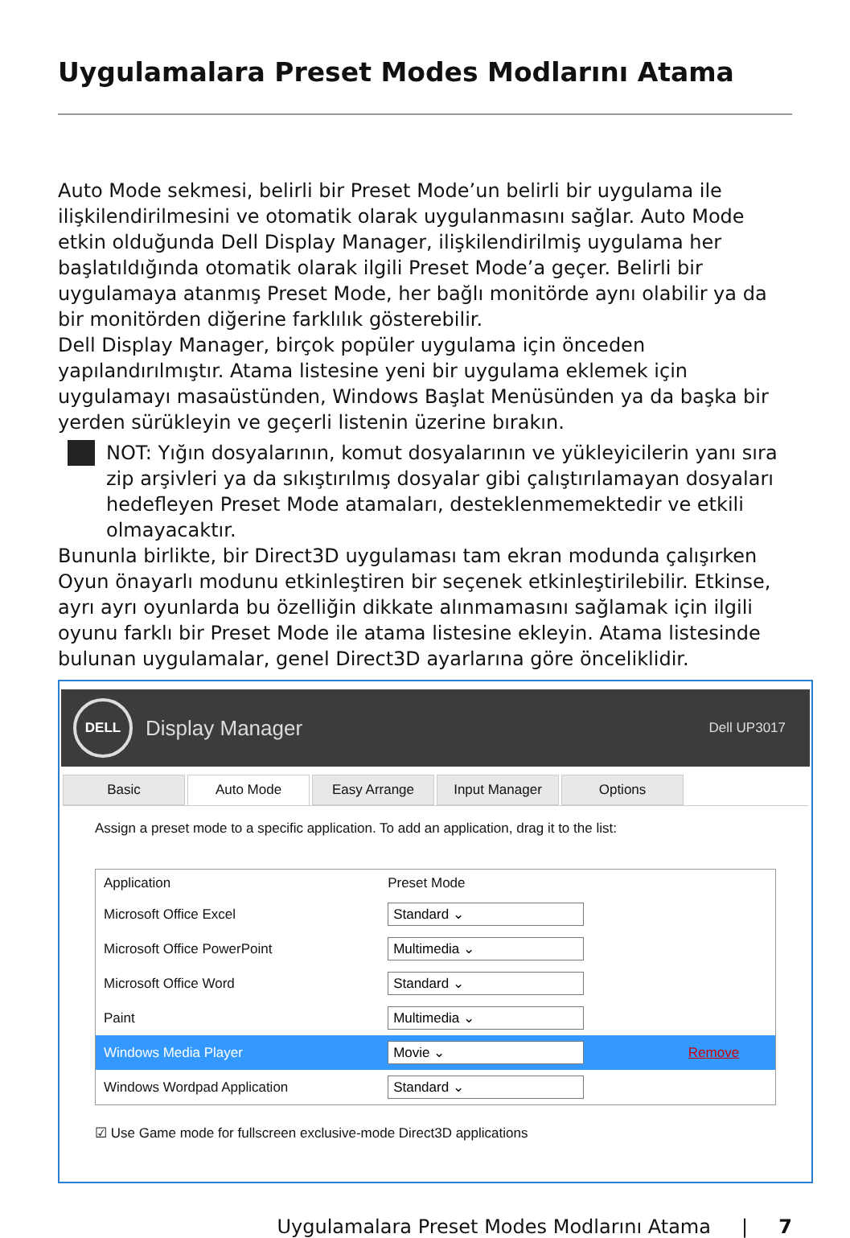Uygulamalara Preset Modes Modlarını Atama
Auto Mode sekmesi, belirli bir Preset Mode’un belirli bir uygulama ile ilişkilendirilmesini ve otomatik olarak uygulanmasını sağlar. Auto Mode etkin olduğunda Dell Display Manager, ilişkilendirilmiş uygulama her başlatıldığında otomatik olarak ilgili Preset Mode’a geçer. Belirli bir uygulamaya atanmış Preset Mode, her bağlı monitörde aynı olabilir ya da bir monitörden diğerine farklılık gösterebilir.
Dell Display Manager, birçok popüler uygulama için önceden yapılandırılmıştır. Atama listesine yeni bir uygulama eklemek için uygulamayı masaüstünden, Windows Başlat Menüsünden ya da başka bir yerden sürükleyin ve geçerli listenin üzerine bırakın.
NOT: Yığın dosyalarının, komut dosyalarının ve yükleyicilerin yanı sıra zip arşivleri ya da sıkıştırılmış dosyalar gibi çalıştırılamayan dosyaları hedefleyen Preset Mode atamaları, desteklenmemektedir ve etkili olmayacaktır.
Bununla birlikte, bir Direct3D uygulaması tam ekran modunda çalışırken Oyun önayarlı modunu etkinleştiren bir seçenek etkinleştirilebilir. Etkinse, ayrı ayrı oyunlarda bu özelliğin dikkate alınmamasını sağlamak için ilgili oyunu farklı bir Preset Mode ile atama listesine ekleyin. Atama listesinde bulunan uygulamalar, genel Direct3D ayarlarına göre önceliklidir.
DELL
Display Manager Dell UP3017
Basic Auto Mode Easy Arrange Input Manager Options
Assign a preset mode to a specific application. To add an application, drag it to the list:
| Application | Preset Mode | |
| --- | --- | --- |
| Microsoft Office Excel | Standard ⌄ | |
| Microsoft Office PowerPoint | Multimedia ⌄ | |
| Microsoft Office Word | Standard ⌄ | |
| Paint | Multimedia ⌄ | |
| Windows Media Player | Movie ⌄ | Remove |
| Windows Wordpad Application | Standard ⌄ | |
☑ Use Game mode for fullscreen exclusive-mode Direct3D applications
Uygulamalara Preset Modes Modlarını Atama | 7